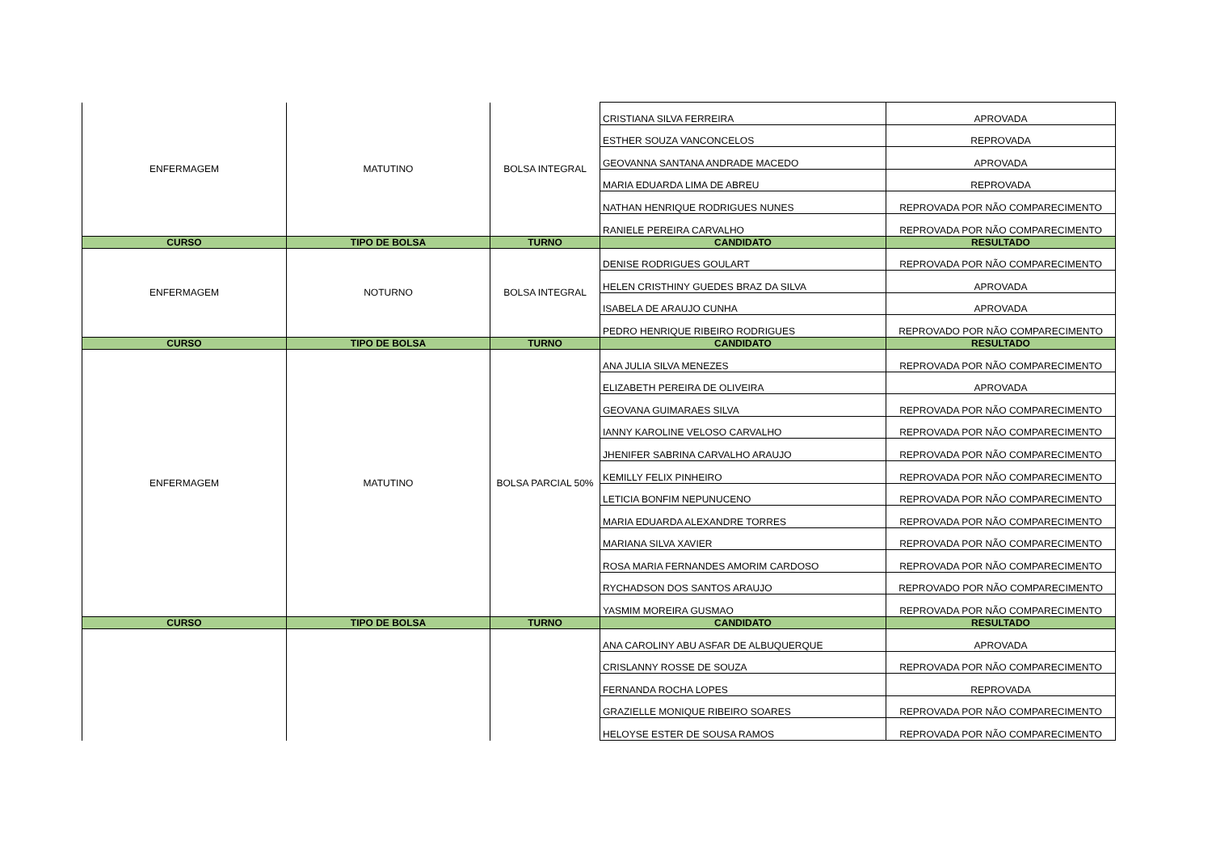| ENFERMAGEM | MATUTINO | BOLSA INTEGRAL | CRISTIANA SILVA FERREIRA | APROVADA |
| | | | ESTHER SOUZA VANCONCELOS | REPROVADA |
| | | | GEOVANNA SANTANA ANDRADE MACEDO | APROVADA |
| | | | MARIA EDUARDA LIMA DE ABREU | REPROVADA |
| | | | NATHAN HENRIQUE RODRIGUES NUNES | REPROVADA POR NÃO COMPARECIMENTO |
| | | | RANIELE PEREIRA CARVALHO | REPROVADA POR NÃO COMPARECIMENTO |
| CURSO | TIPO DE BOLSA | TURNO | CANDIDATO | RESULTADO |
| ENFERMAGEM | NOTURNO | BOLSA INTEGRAL | DENISE RODRIGUES GOULART | REPROVADA POR NÃO COMPARECIMENTO |
| | | | HELEN CRISTHINY GUEDES BRAZ DA SILVA | APROVADA |
| | | | ISABELA DE ARAUJO CUNHA | APROVADA |
| | | | PEDRO HENRIQUE RIBEIRO RODRIGUES | REPROVADO POR NÃO COMPARECIMENTO |
| CURSO | TIPO DE BOLSA | TURNO | CANDIDATO | RESULTADO |
| ENFERMAGEM | MATUTINO | BOLSA PARCIAL 50% | ANA JULIA SILVA MENEZES | REPROVADA POR NÃO COMPARECIMENTO |
| | | | ELIZABETH PEREIRA DE OLIVEIRA | APROVADA |
| | | | GEOVANA GUIMARAES SILVA | REPROVADA POR NÃO COMPARECIMENTO |
| | | | IANNY KAROLINE VELOSO CARVALHO | REPROVADA POR NÃO COMPARECIMENTO |
| | | | JHENIFER SABRINA CARVALHO ARAUJO | REPROVADA POR NÃO COMPARECIMENTO |
| | | | KEMILLY FELIX PINHEIRO | REPROVADA POR NÃO COMPARECIMENTO |
| | | | LETICIA BONFIM NEPUNUCENO | REPROVADA POR NÃO COMPARECIMENTO |
| | | | MARIA EDUARDA ALEXANDRE TORRES | REPROVADA POR NÃO COMPARECIMENTO |
| | | | MARIANA SILVA XAVIER | REPROVADA POR NÃO COMPARECIMENTO |
| | | | ROSA MARIA FERNANDES AMORIM CARDOSO | REPROVADA POR NÃO COMPARECIMENTO |
| | | | RYCHADSON DOS SANTOS ARAUJO | REPROVADO POR NÃO COMPARECIMENTO |
| | | | YASMIM MOREIRA GUSMAO | REPROVADA POR NÃO COMPARECIMENTO |
| CURSO | TIPO DE BOLSA | TURNO | CANDIDATO | RESULTADO |
| | | | ANA CAROLINY ABU ASFAR DE ALBUQUERQUE | APROVADA |
| | | | CRISLANNY ROSSE DE SOUZA | REPROVADA POR NÃO COMPARECIMENTO |
| | | | FERNANDA ROCHA LOPES | REPROVADA |
| | | | GRAZIELLE MONIQUE RIBEIRO SOARES | REPROVADA POR NÃO COMPARECIMENTO |
| | | | HELOYSE ESTER DE SOUSA RAMOS | REPROVADA POR NÃO COMPARECIMENTO |